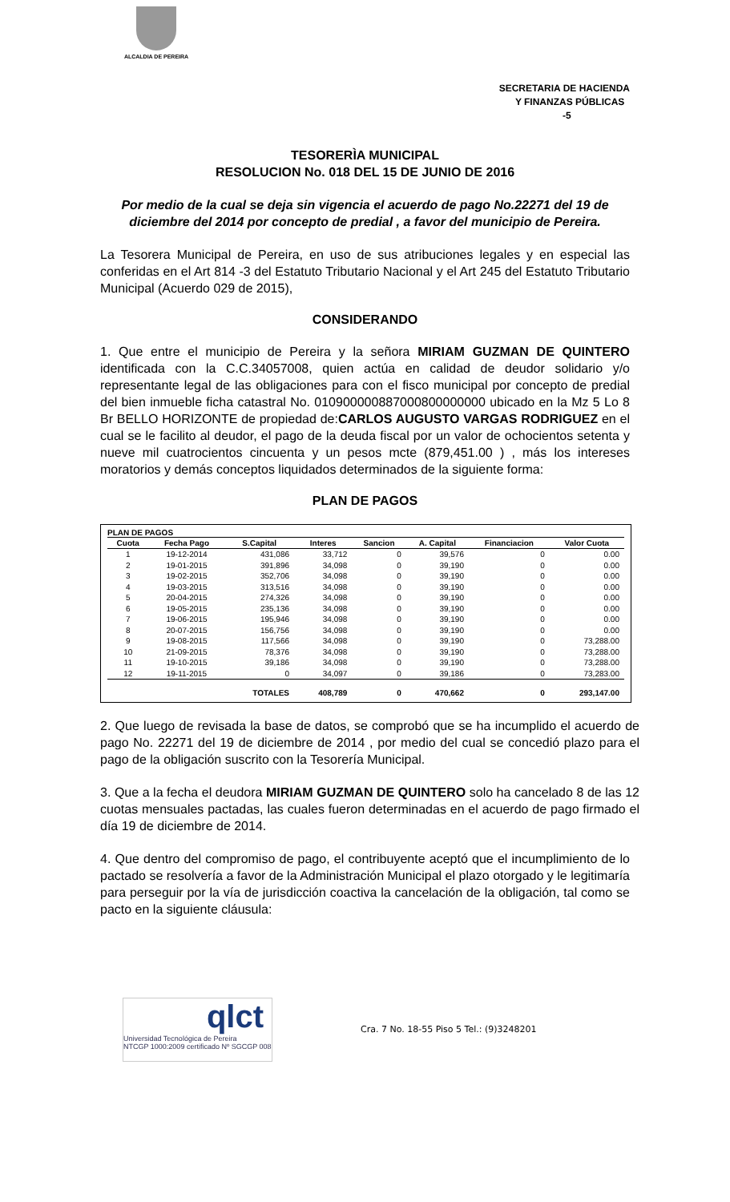ALCALDIA DE PEREIRA
SECRETARIA DE HACIENDA
Y FINANZAS PÚBLICAS
-5
TESORERÌA MUNICIPAL
RESOLUCION No. 018 DEL 15 DE JUNIO DE 2016
Por medio de la cual se deja sin vigencia el acuerdo de pago No.22271 del 19 de diciembre del 2014 por concepto de predial , a favor del municipio de Pereira.
La Tesorera Municipal de Pereira, en uso de sus atribuciones legales y en especial las conferidas en el Art 814 -3 del Estatuto Tributario Nacional y el Art 245 del Estatuto Tributario Municipal (Acuerdo 029 de 2015),
CONSIDERANDO
1. Que entre el municipio de Pereira y la señora MIRIAM GUZMAN DE QUINTERO identificada con la C.C.34057008, quien actúa en calidad de deudor solidario y/o representante legal de las obligaciones para con el fisco municipal por concepto de predial del bien inmueble ficha catastral No. 010900000887000800000000 ubicado en la Mz 5 Lo 8 Br BELLO HORIZONTE de propiedad de:CARLOS AUGUSTO VARGAS RODRIGUEZ en el cual se le facilito al deudor, el pago de la deuda fiscal por un valor de ochocientos setenta y nueve mil cuatrocientos cincuenta y un pesos mcte (879,451.00 ) , más los intereses moratorios y demás conceptos liquidados determinados de la siguiente forma:
PLAN DE PAGOS
PLAN DE PAGOS
| Cuota | Fecha Pago | S.Capital | Interes | Sancion | A. Capital | Financiacion | Valor Cuota |
| --- | --- | --- | --- | --- | --- | --- | --- |
| 1 | 19-12-2014 | 431,086 | 33,712 | 0 | 39,576 | 0 | 0.00 |
| 2 | 19-01-2015 | 391,896 | 34,098 | 0 | 39,190 | 0 | 0.00 |
| 3 | 19-02-2015 | 352,706 | 34,098 | 0 | 39,190 | 0 | 0.00 |
| 4 | 19-03-2015 | 313,516 | 34,098 | 0 | 39,190 | 0 | 0.00 |
| 5 | 20-04-2015 | 274,326 | 34,098 | 0 | 39,190 | 0 | 0.00 |
| 6 | 19-05-2015 | 235,136 | 34,098 | 0 | 39,190 | 0 | 0.00 |
| 7 | 19-06-2015 | 195,946 | 34,098 | 0 | 39,190 | 0 | 0.00 |
| 8 | 20-07-2015 | 156,756 | 34,098 | 0 | 39,190 | 0 | 0.00 |
| 9 | 19-08-2015 | 117,566 | 34,098 | 0 | 39,190 | 0 | 73,288.00 |
| 10 | 21-09-2015 | 78,376 | 34,098 | 0 | 39,190 | 0 | 73,288.00 |
| 11 | 19-10-2015 | 39,186 | 34,098 | 0 | 39,190 | 0 | 73,288.00 |
| 12 | 19-11-2015 | 0 | 34,097 | 0 | 39,186 | 0 | 73,283.00 |
| | | TOTALES | 408,789 | 0 | 470,662 | 0 | 293,147.00 |
2. Que luego de revisada la base de datos, se comprobó que se ha incumplido el acuerdo de pago No. 22271 del 19 de diciembre de 2014 , por medio del cual se concedió plazo para el pago de la obligación suscrito con la Tesorería Municipal.
3. Que a la fecha el deudora MIRIAM GUZMAN DE QUINTERO solo ha cancelado 8 de las 12 cuotas mensuales pactadas, las cuales fueron determinadas en el acuerdo de pago firmado el día 19 de diciembre de 2014.
4. Que dentro del compromiso de pago, el contribuyente aceptó que el incumplimiento de lo pactado se resolvería a favor de la Administración Municipal el plazo otorgado y le legitimaría para perseguir por la vía de jurisdicción coactiva la cancelación de la obligación, tal como se pacto en la siguiente cláusula:
qlct
Universidad Tecnológica de Pereira
NTCGP 1000:2009 certificado Nº SGCGP 008
Cra. 7 No. 18-55 Piso 5 Tel.: (9)3248201